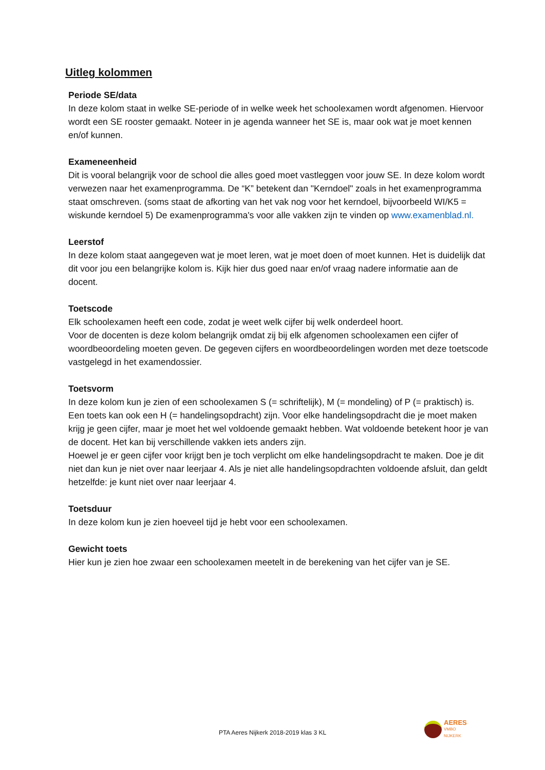Uitleg kolommen
Periode SE/data
In deze kolom staat in welke SE-periode of in welke week het schoolexamen wordt afgenomen. Hiervoor wordt een SE rooster gemaakt. Noteer in je agenda wanneer het SE is, maar ook wat je moet kennen en/of kunnen.
Exameneenheid
Dit is vooral belangrijk voor de school die alles goed moet vastleggen voor jouw SE. In deze kolom wordt verwezen naar het examenprogramma. De “K” betekent dan "Kerndoel" zoals in het examenprogramma staat omschreven. (soms staat de afkorting van het vak nog voor het kerndoel, bijvoorbeeld WI/K5 = wiskunde kerndoel 5) De examenprogramma's voor alle vakken zijn te vinden op www.examenblad.nl.
Leerstof
In deze kolom staat aangegeven wat je moet leren, wat je moet doen of moet kunnen. Het is duidelijk dat dit voor jou een belangrijke kolom is. Kijk hier dus goed naar en/of vraag nadere informatie aan de docent.
Toetscode
Elk schoolexamen heeft een code, zodat je weet welk cijfer bij welk onderdeel hoort.
Voor de docenten is deze kolom belangrijk omdat zij bij elk afgenomen schoolexamen een cijfer of woordbeoordeling moeten geven. De gegeven cijfers en woordbeoordelingen worden met deze toetscode vastgelegd in het examendossier.
Toetsvorm
In deze kolom kun je zien of een schoolexamen S (= schriftelijk), M (= mondeling) of P (= praktisch) is. Een toets kan ook een H (= handelingsopdracht) zijn. Voor elke handelingsopdracht die je moet maken krijg je geen cijfer, maar je moet het wel voldoende gemaakt hebben. Wat voldoende betekent hoor je van de docent. Het kan bij verschillende vakken iets anders zijn.
Hoewel je er geen cijfer voor krijgt ben je toch verplicht om elke handelingsopdracht te maken. Doe je dit niet dan kun je niet over naar leerjaar 4. Als je niet alle handelingsopdrachten voldoende afsluit, dan geldt hetzelfde: je kunt niet over naar leerjaar 4.
Toetsduur
In deze kolom kun je zien hoeveel tijd je hebt voor een schoolexamen.
Gewicht toets
Hier kun je zien hoe zwaar een schoolexamen meetelt in de berekening van het cijfer van je SE.
PTA Aeres Nijkerk 2018-2019 klas 3 KL
AERES
VMBO
NIJKERK